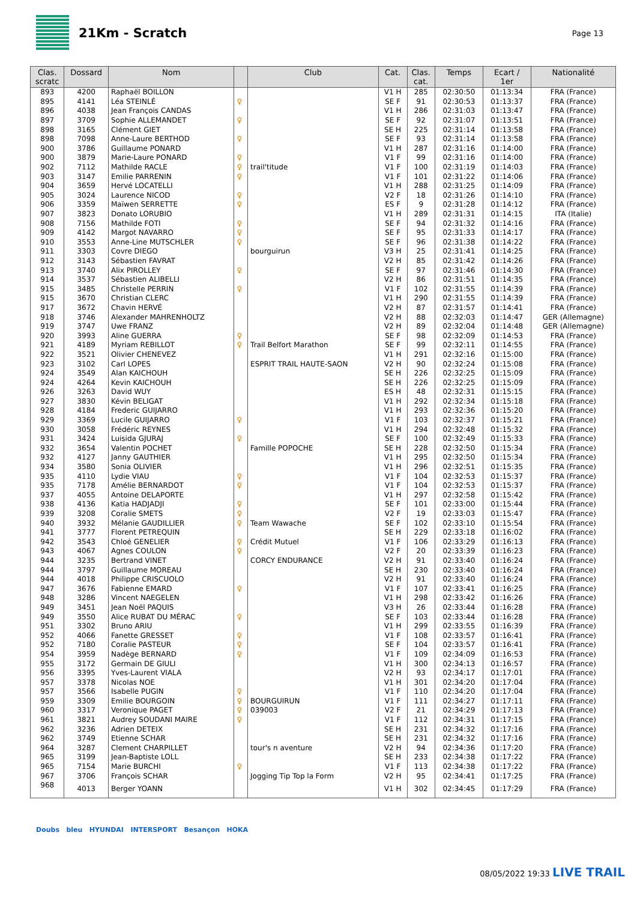21Km - Scratch
Page 13
| Clas. scratc | Dossard | Nom | | Club | Cat. | Clas. cat. | Temps | Ecart / 1er | Nationalité |
| --- | --- | --- | --- | --- | --- | --- | --- | --- | --- |
| 893 | 4200 | Raphaël BOILLON | | | V1 H | 285 | 02:30:50 | 01:13:34 | FRA (France) |
| 895 | 4141 | Léa STEINLÉ | ♀ | | SE F | 91 | 02:30:53 | 01:13:37 | FRA (France) |
| 896 | 4038 | Jean François CANDAS | | | V1 H | 286 | 02:31:03 | 01:13:47 | FRA (France) |
| 897 | 3709 | Sophie ALLEMANDET | ♀ | | SE F | 92 | 02:31:07 | 01:13:51 | FRA (France) |
| 898 | 3165 | Clément GIET | | | SE H | 225 | 02:31:14 | 01:13:58 | FRA (France) |
| 898 | 7098 | Anne-Laure BERTHOD | ♀ | | SE F | 93 | 02:31:14 | 01:13:58 | FRA (France) |
| 900 | 3786 | Guillaume PONARD | | | V1 H | 287 | 02:31:16 | 01:14:00 | FRA (France) |
| 900 | 3879 | Marie-Laure PONARD | ♀ | | V1 F | 99 | 02:31:16 | 01:14:00 | FRA (France) |
| 902 | 7112 | Mathilde RACLE | ♀ | trail'titude | V1 F | 100 | 02:31:19 | 01:14:03 | FRA (France) |
| 903 | 3147 | Emilie PARRENIN | ♀ | | V1 F | 101 | 02:31:22 | 01:14:06 | FRA (France) |
| 904 | 3659 | Hervé LOCATELLI | | | V1 H | 288 | 02:31:25 | 01:14:09 | FRA (France) |
| 905 | 3024 | Laurence NICOD | ♀ | | V2 F | 18 | 02:31:26 | 01:14:10 | FRA (France) |
| 906 | 3359 | Maïwen SERRETTE | ♀ | | ES F | 9 | 02:31:28 | 01:14:12 | FRA (France) |
| 907 | 3823 | Donato LORUBIO | | | V1 H | 289 | 02:31:31 | 01:14:15 | ITA (Italie) |
| 908 | 7156 | Mathilde FOTI | ♀ | | SE F | 94 | 02:31:32 | 01:14:16 | FRA (France) |
| 909 | 4142 | Margot NAVARRO | ♀ | | SE F | 95 | 02:31:33 | 01:14:17 | FRA (France) |
| 910 | 3553 | Anne-Line MUTSCHLER | ♀ | | SE F | 96 | 02:31:38 | 01:14:22 | FRA (France) |
| 911 | 3303 | Covre DIEGO | | bourguirun | V3 H | 25 | 02:31:41 | 01:14:25 | FRA (France) |
| 912 | 3143 | Sébastien FAVRAT | | | V2 H | 85 | 02:31:42 | 01:14:26 | FRA (France) |
| 913 | 3740 | Alix PIROLLEY | ♀ | | SE F | 97 | 02:31:46 | 01:14:30 | FRA (France) |
| 914 | 3537 | Sébastien ALIBELLI | | | V2 H | 86 | 02:31:51 | 01:14:35 | FRA (France) |
| 915 | 3485 | Christelle PERRIN | ♀ | | V1 F | 102 | 02:31:55 | 01:14:39 | FRA (France) |
| 915 | 3670 | Christian CLERC | | | V1 H | 290 | 02:31:55 | 01:14:39 | FRA (France) |
| 917 | 3672 | Chavin HERVÉ | | | V2 H | 87 | 02:31:57 | 01:14:41 | FRA (France) |
| 918 | 3746 | Alexander MAHRENHOLTZ | | | V2 H | 88 | 02:32:03 | 01:14:47 | GER (Allemagne) |
| 919 | 3747 | Uwe FRANZ | | | V2 H | 89 | 02:32:04 | 01:14:48 | GER (Allemagne) |
| 920 | 3993 | Aline GUERRA | ♀ | | SE F | 98 | 02:32:09 | 01:14:53 | FRA (France) |
| 921 | 4189 | Myriam REBILLOT | ♀ | Trail Belfort Marathon | SE F | 99 | 02:32:11 | 01:14:55 | FRA (France) |
| 922 | 3521 | Olivier CHENEVEZ | | | V1 H | 291 | 02:32:16 | 01:15:00 | FRA (France) |
| 923 | 3102 | Carl LOPES | | ESPRIT TRAIL HAUTE-SAON | V2 H | 90 | 02:32:24 | 01:15:08 | FRA (France) |
| 924 | 3549 | Alan KAICHOUH | | | SE H | 226 | 02:32:25 | 01:15:09 | FRA (France) |
| 924 | 4264 | Kevin KAICHOUH | | | SE H | 226 | 02:32:25 | 01:15:09 | FRA (France) |
| 926 | 3263 | David WUY | | | ES H | 48 | 02:32:31 | 01:15:15 | FRA (France) |
| 927 | 3830 | Kévin BELIGAT | | | V1 H | 292 | 02:32:34 | 01:15:18 | FRA (France) |
| 928 | 4184 | Frederic GUIJARRO | | | V1 H | 293 | 02:32:36 | 01:15:20 | FRA (France) |
| 929 | 3369 | Lucile GUIJARRO | ♀ | | V1 F | 103 | 02:32:37 | 01:15:21 | FRA (France) |
| 930 | 3058 | Frédéric REYNES | | | V1 H | 294 | 02:32:48 | 01:15:32 | FRA (France) |
| 931 | 3424 | Luisida GJURAJ | ♀ | | SE F | 100 | 02:32:49 | 01:15:33 | FRA (France) |
| 932 | 3654 | Valentin POCHET | | Famille POPOCHE | SE H | 228 | 02:32:50 | 01:15:34 | FRA (France) |
| 932 | 4127 | Janny GAUTHIER | | | V1 H | 295 | 02:32:50 | 01:15:34 | FRA (France) |
| 934 | 3580 | Sonia OLIVIER | | | V1 H | 296 | 02:32:51 | 01:15:35 | FRA (France) |
| 935 | 4110 | Lydie VIAU | ♀ | | V1 F | 104 | 02:32:53 | 01:15:37 | FRA (France) |
| 935 | 7178 | Amélie BERNARDOT | ♀ | | V1 F | 104 | 02:32:53 | 01:15:37 | FRA (France) |
| 937 | 4055 | Antoine DELAPORTE | | | V1 H | 297 | 02:32:58 | 01:15:42 | FRA (France) |
| 938 | 4136 | Katia HADJADJI | ♀ | | SE F | 101 | 02:33:00 | 01:15:44 | FRA (France) |
| 939 | 3208 | Coralie SMETS | ♀ | | V2 F | 19 | 02:33:03 | 01:15:47 | FRA (France) |
| 940 | 3932 | Mélanie GAUDILLIER | ♀ | Team Wawache | SE F | 102 | 02:33:10 | 01:15:54 | FRA (France) |
| 941 | 3777 | Florent PETREQUIN | | | SE H | 229 | 02:33:18 | 01:16:02 | FRA (France) |
| 942 | 3543 | Chloé GENELIER | ♀ | Crédit Mutuel | V1 F | 106 | 02:33:29 | 01:16:13 | FRA (France) |
| 943 | 4067 | Agnes COULON | ♀ | | V2 F | 20 | 02:33:39 | 01:16:23 | FRA (France) |
| 944 | 3235 | Bertrand VINET | | CORCY ENDURANCE | V2 H | 91 | 02:33:40 | 01:16:24 | FRA (France) |
| 944 | 3797 | Guillaume MOREAU | | | SE H | 230 | 02:33:40 | 01:16:24 | FRA (France) |
| 944 | 4018 | Philippe CRISCUOLO | | | V2 H | 91 | 02:33:40 | 01:16:24 | FRA (France) |
| 947 | 3676 | Fabienne EMARD | ♀ | | V1 F | 107 | 02:33:41 | 01:16:25 | FRA (France) |
| 948 | 3286 | Vincent NAEGELEN | | | V1 H | 298 | 02:33:42 | 01:16:26 | FRA (France) |
| 949 | 3451 | Jean Noël PAQUIS | | | V3 H | 26 | 02:33:44 | 01:16:28 | FRA (France) |
| 949 | 3550 | Alice RUBAT DU MÉRAC | ♀ | | SE F | 103 | 02:33:44 | 01:16:28 | FRA (France) |
| 951 | 3302 | Bruno ARIU | | | V1 H | 299 | 02:33:55 | 01:16:39 | FRA (France) |
| 952 | 4066 | Fanette GRESSET | ♀ | | V1 F | 108 | 02:33:57 | 01:16:41 | FRA (France) |
| 952 | 7180 | Coralie PASTEUR | ♀ | | SE F | 104 | 02:33:57 | 01:16:41 | FRA (France) |
| 954 | 3959 | Nadège BERNARD | ♀ | | V1 F | 109 | 02:34:09 | 01:16:53 | FRA (France) |
| 955 | 3172 | Germain DE GIULI | | | V1 H | 300 | 02:34:13 | 01:16:57 | FRA (France) |
| 956 | 3395 | Yves-Laurent VIALA | | | V2 H | 93 | 02:34:17 | 01:17:01 | FRA (France) |
| 957 | 3378 | Nicolas NOE | | | V1 H | 301 | 02:34:20 | 01:17:04 | FRA (France) |
| 957 | 3566 | Isabelle PUGIN | ♀ | | V1 F | 110 | 02:34:20 | 01:17:04 | FRA (France) |
| 959 | 3309 | Emilie BOURGOIN | ♀ | BOURGUIRUN | V1 F | 111 | 02:34:27 | 01:17:11 | FRA (France) |
| 960 | 3317 | Veronique PAGET | ♀ | 039003 | V2 F | 21 | 02:34:29 | 01:17:13 | FRA (France) |
| 961 | 3821 | Audrey SOUDANI MAIRE | ♀ | | V1 F | 112 | 02:34:31 | 01:17:15 | FRA (France) |
| 962 | 3236 | Adrien DETEIX | | | SE H | 231 | 02:34:32 | 01:17:16 | FRA (France) |
| 962 | 3749 | Etienne SCHAR | | | SE H | 231 | 02:34:32 | 01:17:16 | FRA (France) |
| 964 | 3287 | Clement CHARPILLET | | tour's n aventure | V2 H | 94 | 02:34:36 | 01:17:20 | FRA (France) |
| 965 | 3199 | Jean-Baptiste LOLL | | | SE H | 233 | 02:34:38 | 01:17:22 | FRA (France) |
| 965 | 7154 | Marie BURCHI | ♀ | | V1 F | 113 | 02:34:38 | 01:17:22 | FRA (France) |
| 967 | 3706 | François SCHAR | | Jogging Tip Top la Form | V2 H | 95 | 02:34:41 | 01:17:25 | FRA (France) |
| 968 | 4013 | Berger YOANN | | | V1 H | 302 | 02:34:45 | 01:17:29 | FRA (France) |
Doubs bleu HYUNDAI INTERSPORT Besançon HOKA
08/05/2022 19:33 LIVE TRAIL